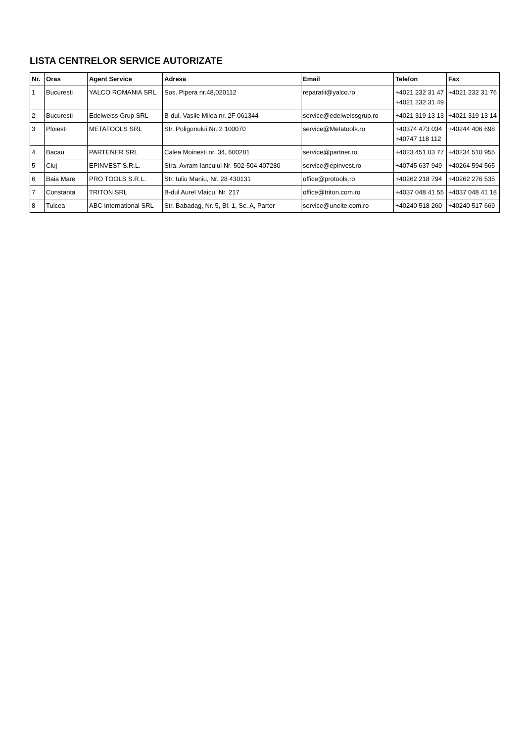LISTA CENTRELOR SERVICE AUTORIZATE
| Nr. | Oras | Agent Service | Adresa | Email | Telefon | Fax |
| --- | --- | --- | --- | --- | --- | --- |
| 1 | Bucuresti | YALCO ROMANIA SRL | Sos. Pipera nr.48,020112 | reparatii@yalco.ro | +4021 232 31 47 +4021 232 31 49 | +4021 232 31 76 |
| 2 | Bucuresti | Edelweiss Grup SRL | B-dul. Vasile Milea nr. 2F 061344 | service@edelweissgrup.ro | +4021 319 13 13 | +4021 319 13 14 |
| 3 | Ploiesti | METATOOLS SRL | Str. Poligonului Nr. 2 100070 | service@Metatools.ro | +40374 473 034 +40747 118 112 | +40244 406 698 |
| 4 | Bacau | PARTENER SRL | Calea Moinesti nr. 34, 600281 | service@partner.ro | +4023 451 03 77 | +40234 510 955 |
| 5 | Cluj | EPINVEST S.R.L. | Stra. Avram Iancului Nr. 502-504 407280 | service@epinvest.ro | +40745 637 949 | +40264 594 565 |
| 6 | Baia Mare | PRO TOOLS S.R.L. | Str. Iuliu Maniu, Nr. 28 430131 | office@protools.ro | +40262 218 794 | +40262 276 535 |
| 7 | Constanta | TRITON SRL | B-dul Aurel Vlaicu, Nr. 217 | office@triton.com.ro | +4037 048 41 55 | +4037 048 41 18 |
| 8 | Tulcea | ABC International SRL | Str. Babadag, Nr. 5, Bl. 1, Sc. A, Parter | service@unelte.com.ro | +40240 518 260 | +40240 517 669 |